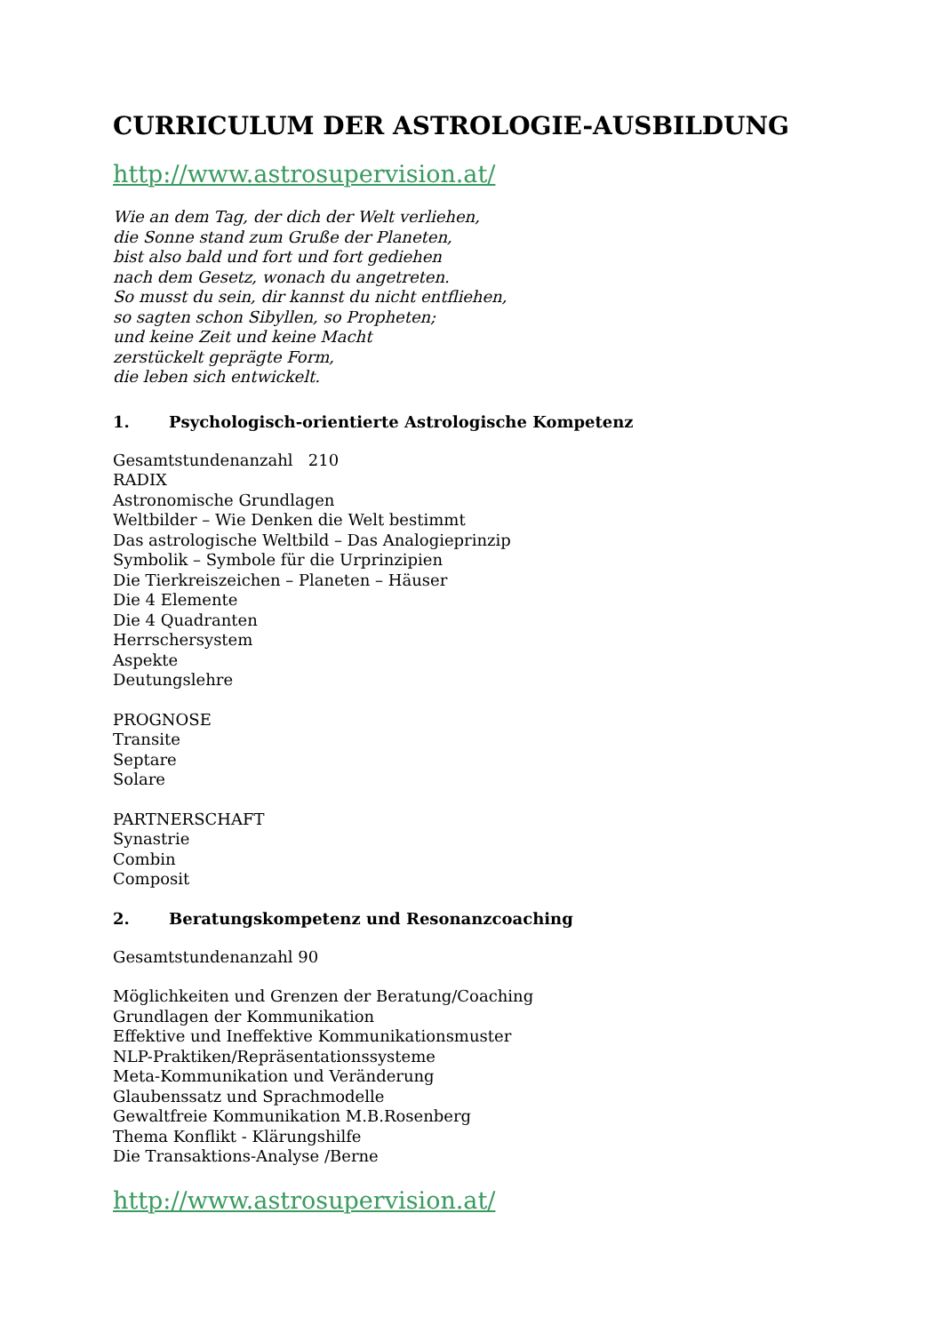CURRICULUM DER ASTROLOGIE-AUSBILDUNG
http://www.astrosupervision.at/
Wie an dem Tag, der dich der Welt verliehen,
die Sonne stand zum Gruße der Planeten,
bist also bald und fort und fort gediehen
nach dem Gesetz, wonach du angetreten.
So musst du sein, dir kannst du nicht entfliehen,
so sagten schon Sibyllen, so Propheten;
und keine Zeit und keine Macht
zerstückelt geprägte Form,
die leben sich entwickelt.
1. Psychologisch-orientierte Astrologische Kompetenz
Gesamtstundenanzahl 210
RADIX
Astronomische Grundlagen
Weltbilder – Wie Denken die Welt bestimmt
Das astrologische Weltbild – Das Analogieprinzip
Symbolik – Symbole für die Urprinzipien
Die Tierkreiszeichen – Planeten – Häuser
Die 4 Elemente
Die 4 Quadranten
Herrschersystem
Aspekte
Deutungslehre
PROGNOSE
Transite
Septare
Solare
PARTNERSCHAFT
Synastrie
Combin
Composit
2. Beratungskompetenz und Resonanzcoaching
Gesamtstundenanzahl 90
Möglichkeiten und Grenzen der Beratung/Coaching
Grundlagen der Kommunikation
Effektive und Ineffektive Kommunikationsmuster
NLP-Praktiken/Repräsentationssysteme
Meta-Kommunikation und Veränderung
Glaubenssatz und Sprachmodelle
Gewaltfreie Kommunikation M.B.Rosenberg
Thema Konflikt - Klärungshilfe
Die Transaktions-Analyse /Berne
http://www.astrosupervision.at/